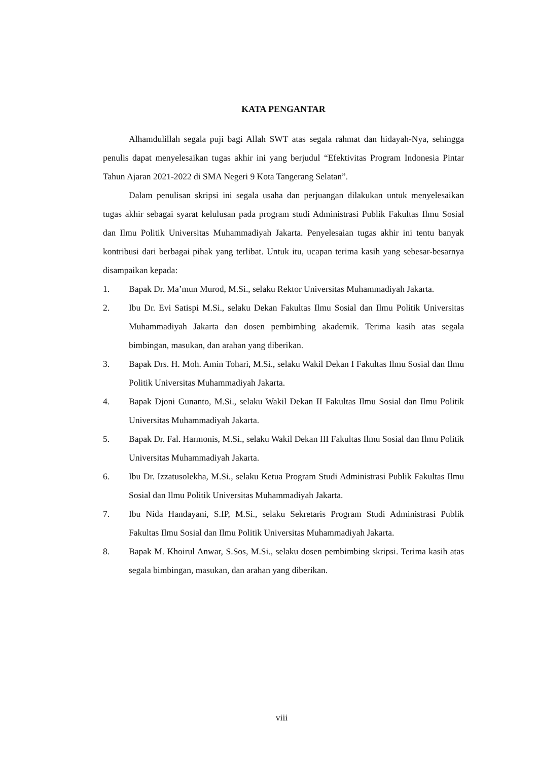KATA PENGANTAR
Alhamdulillah segala puji bagi Allah SWT atas segala rahmat dan hidayah-Nya, sehingga penulis dapat menyelesaikan tugas akhir ini yang berjudul “Efektivitas Program Indonesia Pintar Tahun Ajaran 2021-2022 di SMA Negeri 9 Kota Tangerang Selatan”.
Dalam penulisan skripsi ini segala usaha dan perjuangan dilakukan untuk menyelesaikan tugas akhir sebagai syarat kelulusan pada program studi Administrasi Publik Fakultas Ilmu Sosial dan Ilmu Politik Universitas Muhammadiyah Jakarta. Penyelesaian tugas akhir ini tentu banyak kontribusi dari berbagai pihak yang terlibat. Untuk itu, ucapan terima kasih yang sebesar-besarnya disampaikan kepada:
1. Bapak Dr. Ma’mun Murod, M.Si., selaku Rektor Universitas Muhammadiyah Jakarta.
2. Ibu Dr. Evi Satispi M.Si., selaku Dekan Fakultas Ilmu Sosial dan Ilmu Politik Universitas Muhammadiyah Jakarta dan dosen pembimbing akademik. Terima kasih atas segala bimbingan, masukan, dan arahan yang diberikan.
3. Bapak Drs. H. Moh. Amin Tohari, M.Si., selaku Wakil Dekan I Fakultas Ilmu Sosial dan Ilmu Politik Universitas Muhammadiyah Jakarta.
4. Bapak Djoni Gunanto, M.Si., selaku Wakil Dekan II Fakultas Ilmu Sosial dan Ilmu Politik Universitas Muhammadiyah Jakarta.
5. Bapak Dr. Fal. Harmonis, M.Si., selaku Wakil Dekan III Fakultas Ilmu Sosial dan Ilmu Politik Universitas Muhammadiyah Jakarta.
6. Ibu Dr. Izzatusolekha, M.Si., selaku Ketua Program Studi Administrasi Publik Fakultas Ilmu Sosial dan Ilmu Politik Universitas Muhammadiyah Jakarta.
7. Ibu Nida Handayani, S.IP, M.Si., selaku Sekretaris Program Studi Administrasi Publik Fakultas Ilmu Sosial dan Ilmu Politik Universitas Muhammadiyah Jakarta.
8. Bapak M. Khoirul Anwar, S.Sos, M.Si., selaku dosen pembimbing skripsi. Terima kasih atas segala bimbingan, masukan, dan arahan yang diberikan.
viii